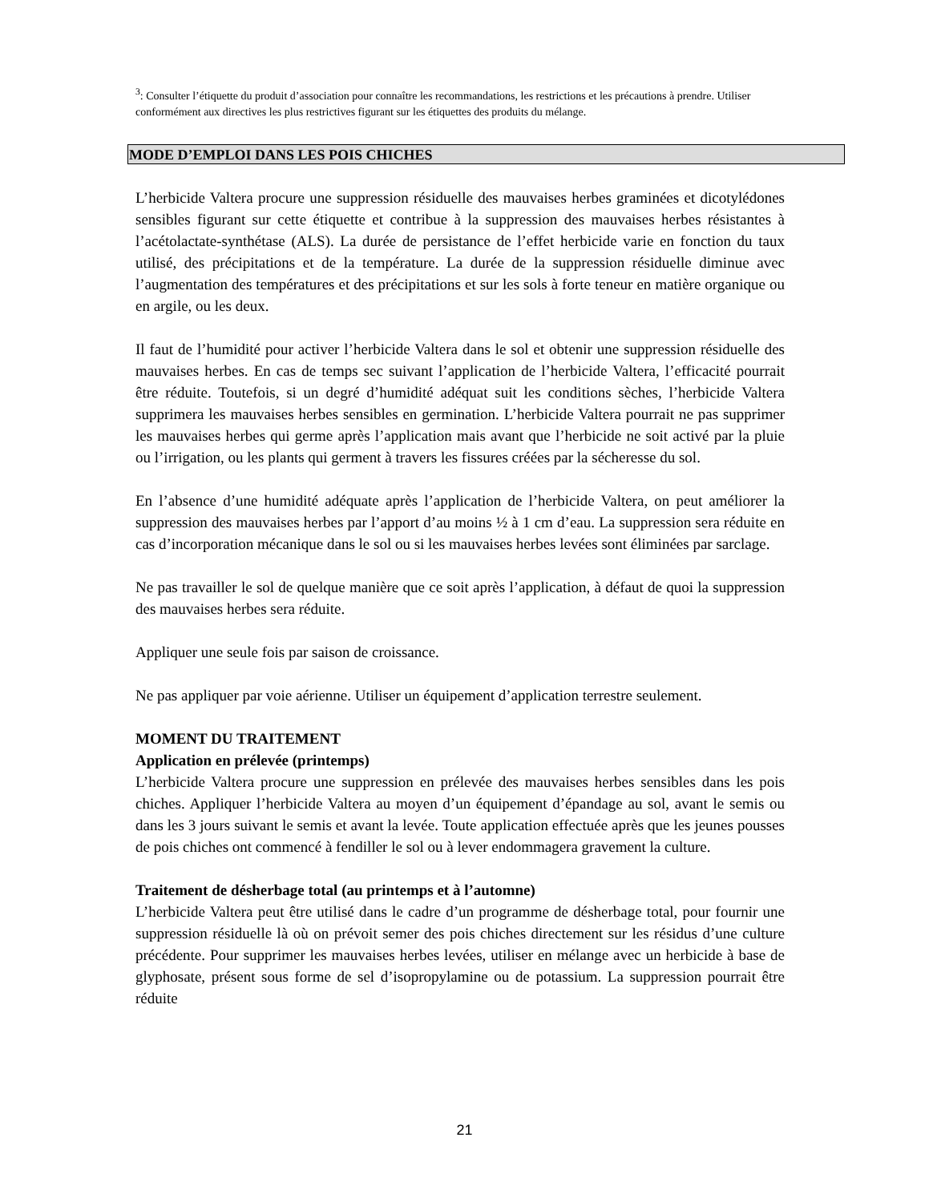<sup>3</sup>: Consulter l’étiquette du produit d’association pour connaître les recommandations, les restrictions et les précautions à prendre. Utiliser conformément aux directives les plus restrictives figurant sur les étiquettes des produits du mélange.
MODE D’EMPLOI DANS LES POIS CHICHES
L’herbicide Valtera procure une suppression résiduelle des mauvaises herbes graminées et dicotylédones sensibles figurant sur cette étiquette et contribue à la suppression des mauvaises herbes résistantes à l’acétolactate-synthétase (ALS). La durée de persistance de l’effet herbicide varie en fonction du taux utilisé, des précipitations et de la température. La durée de la suppression résiduelle diminue avec l’augmentation des températures et des précipitations et sur les sols à forte teneur en matière organique ou en argile, ou les deux.
Il faut de l’humidité pour activer l’herbicide Valtera dans le sol et obtenir une suppression résiduelle des mauvaises herbes. En cas de temps sec suivant l’application de l’herbicide Valtera, l’efficacité pourrait être réduite. Toutefois, si un degré d’humidité adéquat suit les conditions sèches, l’herbicide Valtera supprimera les mauvaises herbes sensibles en germination. L’herbicide Valtera pourrait ne pas supprimer les mauvaises herbes qui germe après l’application mais avant que l’herbicide ne soit activé par la pluie ou l’irrigation, ou les plants qui germent à travers les fissures créées par la sécheresse du sol.
En l’absence d’une humidité adéquate après l’application de l’herbicide Valtera, on peut améliorer la suppression des mauvaises herbes par l’apport d’au moins ½ à 1 cm d’eau. La suppression sera réduite en cas d’incorporation mécanique dans le sol ou si les mauvaises herbes levées sont éliminées par sarclage.
Ne pas travailler le sol de quelque manière que ce soit après l’application, à défaut de quoi la suppression des mauvaises herbes sera réduite.
Appliquer une seule fois par saison de croissance.
Ne pas appliquer par voie aérienne. Utiliser un équipement d’application terrestre seulement.
MOMENT DU TRAITEMENT
Application en prélevée (printemps)
L’herbicide Valtera procure une suppression en prélevée des mauvaises herbes sensibles dans les pois chiches. Appliquer l’herbicide Valtera au moyen d’un équipement d’épandage au sol, avant le semis ou dans les 3 jours suivant le semis et avant la levée. Toute application effectuée après que les jeunes pousses de pois chiches ont commencé à fendiller le sol ou à lever endommagera gravement la culture.
Traitement de désherbage total (au printemps et à l’automne)
L’herbicide Valtera peut être utilisé dans le cadre d’un programme de désherbage total, pour fournir une suppression résiduelle là où on prévoit semer des pois chiches directement sur les résidus d’une culture précédente. Pour supprimer les mauvaises herbes levées, utiliser en mélange avec un herbicide à base de glyphosate, présent sous forme de sel d’isopropylamine ou de potassium. La suppression pourrait être réduite
21